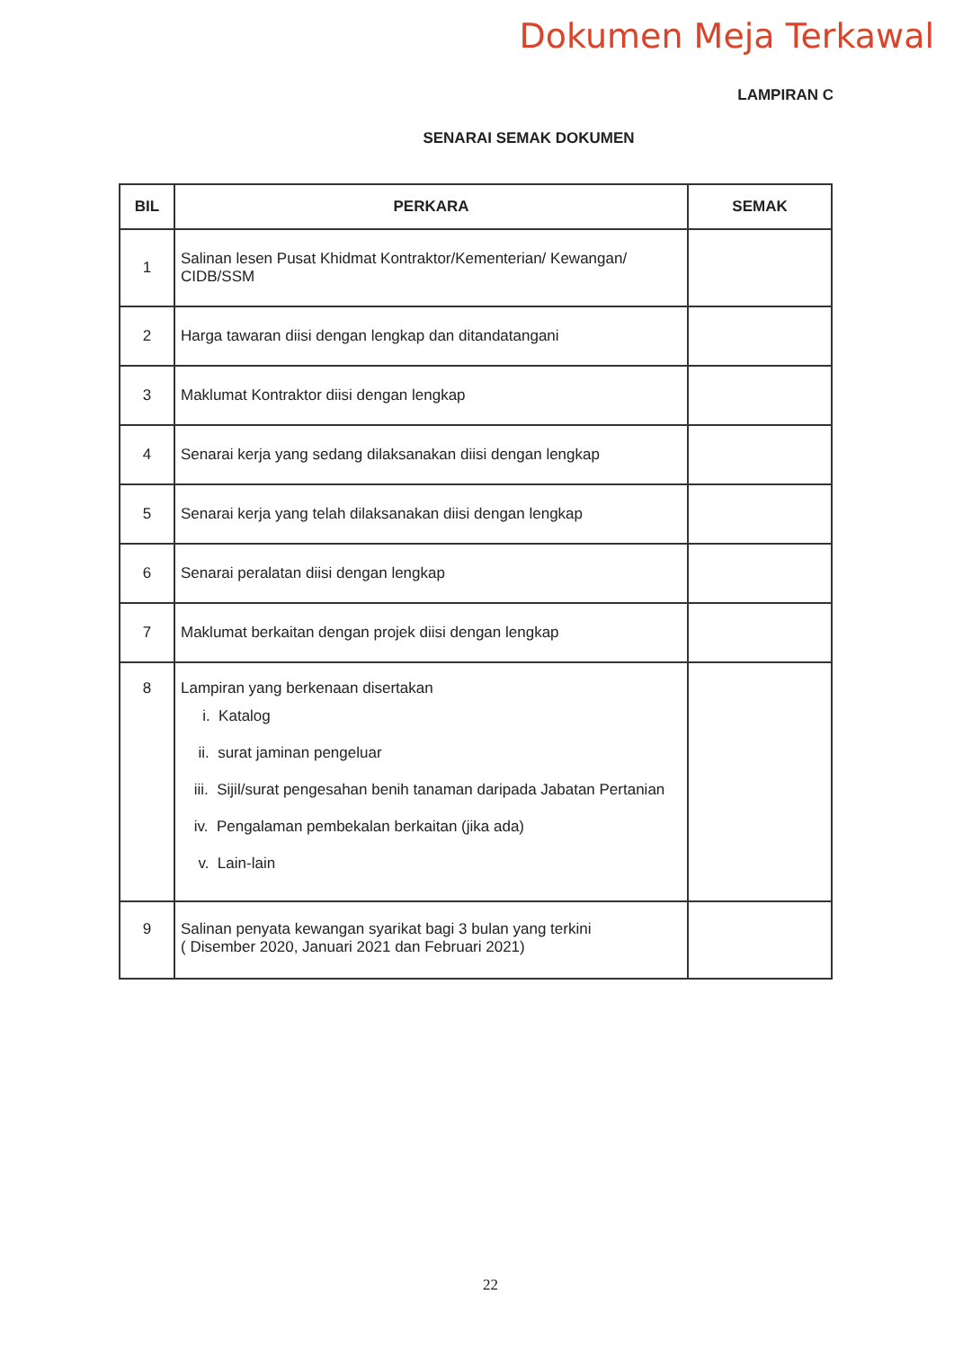Dokumen Meja Terkawal
LAMPIRAN C
SENARAI SEMAK DOKUMEN
| BIL | PERKARA | SEMAK |
| --- | --- | --- |
| 1 | Salinan lesen Pusat Khidmat Kontraktor/Kementerian/ Kewangan/ CIDB/SSM | |
| 2 | Harga tawaran diisi dengan lengkap dan ditandatangani | |
| 3 | Maklumat Kontraktor diisi dengan lengkap | |
| 4 | Senarai kerja yang sedang dilaksanakan diisi dengan lengkap | |
| 5 | Senarai kerja yang telah dilaksanakan diisi dengan lengkap | |
| 6 | Senarai peralatan diisi dengan lengkap | |
| 7 | Maklumat berkaitan dengan projek diisi dengan lengkap | |
| 8 | Lampiran yang berkenaan disertakan i. Katalog ii. surat jaminan pengeluar iii. Sijil/surat pengesahan benih tanaman daripada Jabatan Pertanian iv. Pengalaman pembekalan berkaitan (jika ada) v. Lain-lain | |
| 9 | Salinan penyata kewangan syarikat bagi 3 bulan yang terkini ( Disember 2020, Januari 2021 dan Februari 2021) | |
22